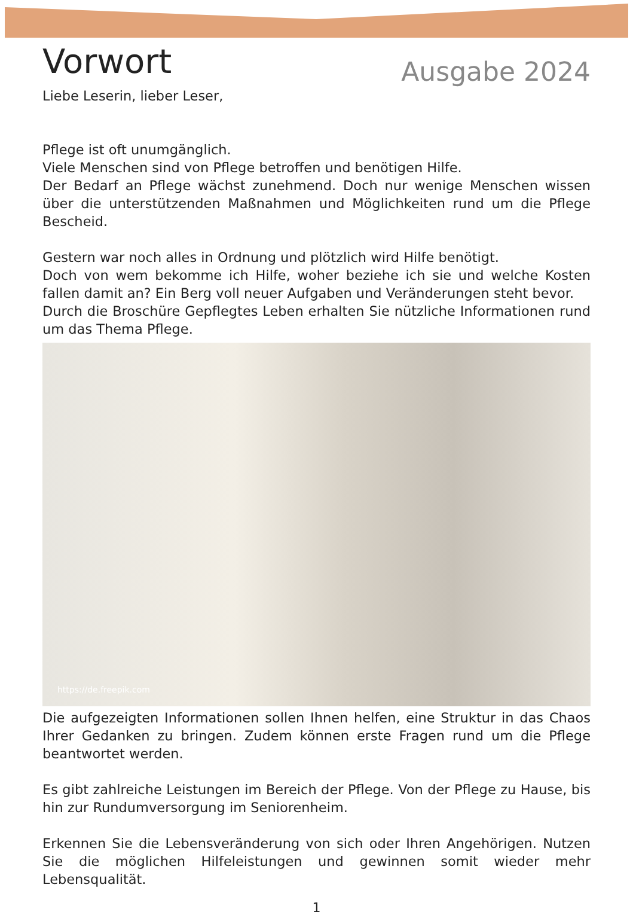Vorwort
Ausgabe 2024
Liebe Leserin, lieber Leser,
Pflege ist oft unumgänglich.
Viele Menschen sind von Pflege betroffen und benötigen Hilfe.
Der Bedarf an Pflege wächst zunehmend. Doch nur wenige Menschen wissen über die unterstützenden Maßnahmen und Möglichkeiten rund um die Pflege Bescheid.
Gestern war noch alles in Ordnung und plötzlich wird Hilfe benötigt.
Doch von wem bekomme ich Hilfe, woher beziehe ich sie und welche Kosten fallen damit an? Ein Berg voll neuer Aufgaben und Veränderungen steht bevor.
Durch die Broschüre Gepflegtes Leben erhalten Sie nützliche Informationen rund um das Thema Pflege.
https://de.freepik.com
Die aufgezeigten Informationen sollen Ihnen helfen, eine Struktur in das Chaos Ihrer Gedanken zu bringen. Zudem können erste Fragen rund um die Pflege beantwortet werden.
Es gibt zahlreiche Leistungen im Bereich der Pflege. Von der Pflege zu Hause, bis hin zur Rundumversorgung im Seniorenheim.
Erkennen Sie die Lebensveränderung von sich oder Ihren Angehörigen. Nutzen Sie die möglichen Hilfeleistungen und gewinnen somit wieder mehr Lebensqualität.
1